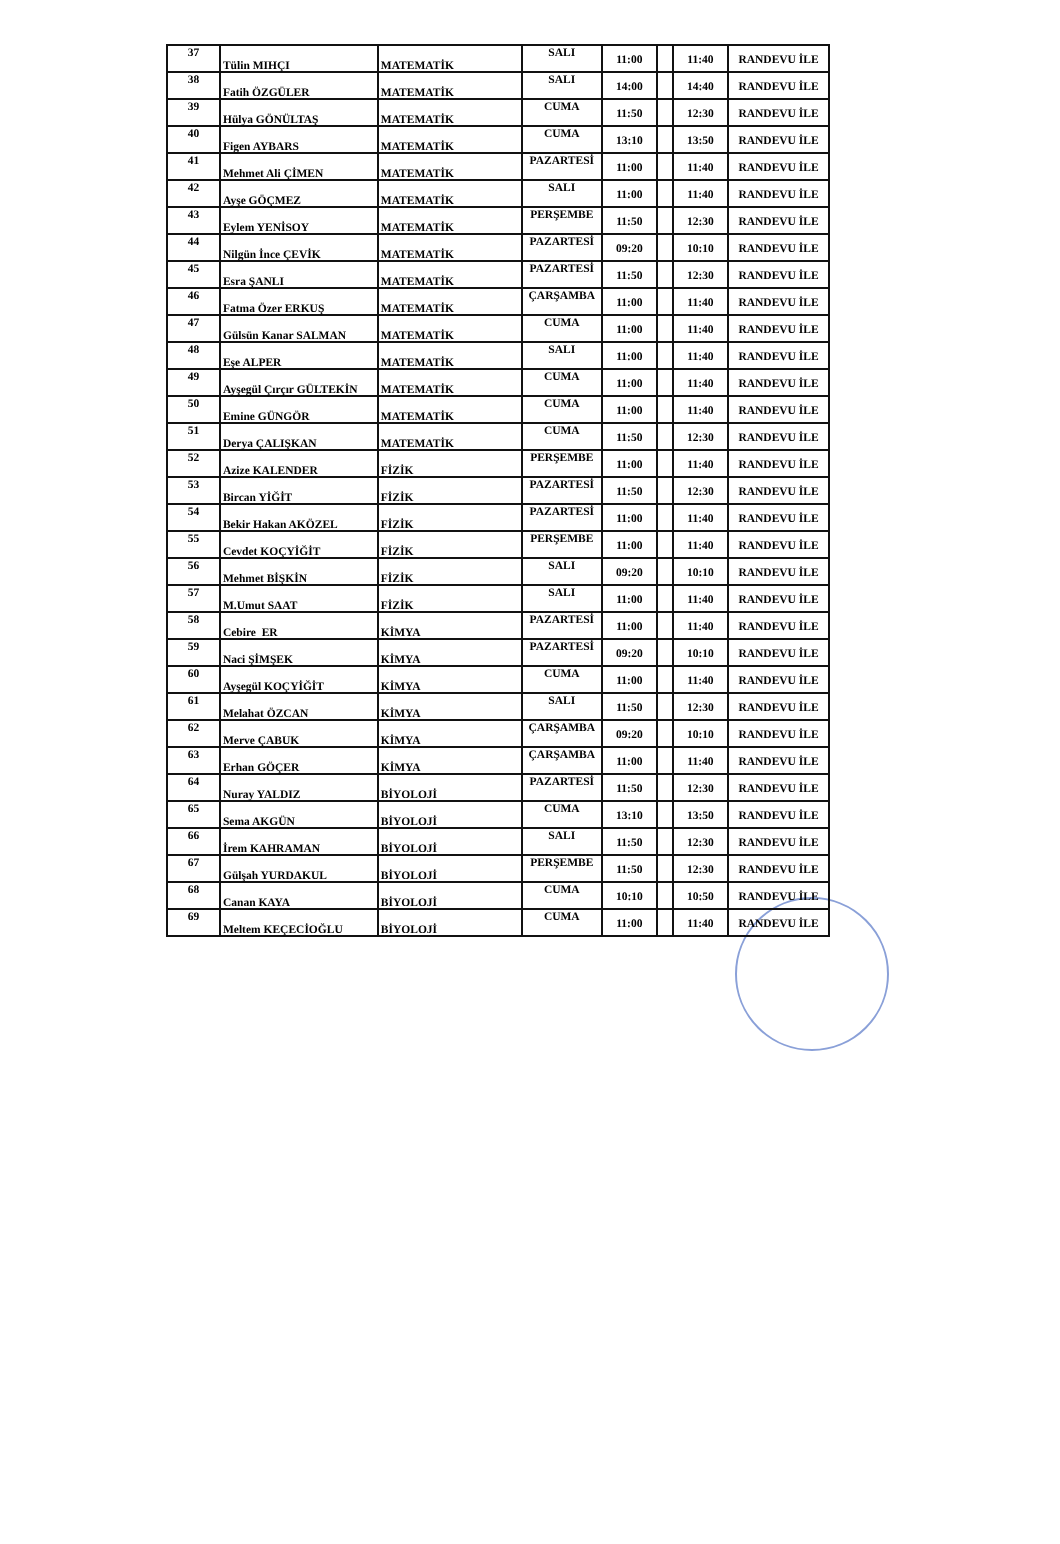| 37 | Tülin MIHÇI | MATEMATİK | SALI | 11:00 | | 11:40 | RANDEVU İLE |
| 38 | Fatih ÖZGÜLER | MATEMATİK | SALI | 14:00 | | 14:40 | RANDEVU İLE |
| 39 | Hülya GÖNÜLTAŞ | MATEMATİK | CUMA | 11:50 | | 12:30 | RANDEVU İLE |
| 40 | Figen AYBARS | MATEMATİK | CUMA | 13:10 | | 13:50 | RANDEVU İLE |
| 41 | Mehmet Ali ÇİMEN | MATEMATİK | PAZARTESİ | 11:00 | | 11:40 | RANDEVU İLE |
| 42 | Ayşe GÖÇMEZ | MATEMATİK | SALI | 11:00 | | 11:40 | RANDEVU İLE |
| 43 | Eylem YENİSOY | MATEMATİK | PERŞEMBE | 11:50 | | 12:30 | RANDEVU İLE |
| 44 | Nilgün İnce ÇEVİK | MATEMATİK | PAZARTESİ | 09:20 | | 10:10 | RANDEVU İLE |
| 45 | Esra ŞANLI | MATEMATİK | PAZARTESİ | 11:50 | | 12:30 | RANDEVU İLE |
| 46 | Fatma Özer ERKUŞ | MATEMATİK | ÇARŞAMBA | 11:00 | | 11:40 | RANDEVU İLE |
| 47 | Gülsün Kanar SALMAN | MATEMATİK | CUMA | 11:00 | | 11:40 | RANDEVU İLE |
| 48 | Eşe ALPER | MATEMATİK | SALI | 11:00 | | 11:40 | RANDEVU İLE |
| 49 | Ayşegül Çırçır GÜLTEKİN | MATEMATİK | CUMA | 11:00 | | 11:40 | RANDEVU İLE |
| 50 | Emine GÜNGÖR | MATEMATİK | CUMA | 11:00 | | 11:40 | RANDEVU İLE |
| 51 | Derya ÇALIŞKAN | MATEMATİK | CUMA | 11:50 | | 12:30 | RANDEVU İLE |
| 52 | Azize KALENDER | FİZİK | PERŞEMBE | 11:00 | | 11:40 | RANDEVU İLE |
| 53 | Bircan YİĞİT | FİZİK | PAZARTESİ | 11:50 | | 12:30 | RANDEVU İLE |
| 54 | Bekir Hakan AKÖZEL | FİZİK | PAZARTESİ | 11:00 | | 11:40 | RANDEVU İLE |
| 55 | Cevdet KOÇYİĞİT | FİZİK | PERŞEMBE | 11:00 | | 11:40 | RANDEVU İLE |
| 56 | Mehmet BİŞKİN | FİZİK | SALI | 09:20 | | 10:10 | RANDEVU İLE |
| 57 | M.Umut SAAT | FİZİK | SALI | 11:00 | | 11:40 | RANDEVU İLE |
| 58 | Cebire ER | KİMYA | PAZARTESİ | 11:00 | | 11:40 | RANDEVU İLE |
| 59 | Naci ŞİMŞEK | KİMYA | PAZARTESİ | 09:20 | | 10:10 | RANDEVU İLE |
| 60 | Ayşegül KOÇYİĞİT | KİMYA | CUMA | 11:00 | | 11:40 | RANDEVU İLE |
| 61 | Melahat ÖZCAN | KİMYA | SALI | 11:50 | | 12:30 | RANDEVU İLE |
| 62 | Merve ÇABUK | KİMYA | ÇARŞAMBA | 09:20 | | 10:10 | RANDEVU İLE |
| 63 | Erhan GÖÇER | KİMYA | ÇARŞAMBA | 11:00 | | 11:40 | RANDEVU İLE |
| 64 | Nuray YALDIZ | BİYOLOJİ | PAZARTESİ | 11:50 | | 12:30 | RANDEVU İLE |
| 65 | Sema AKGÜN | BİYOLOJİ | CUMA | 13:10 | | 13:50 | RANDEVU İLE |
| 66 | İrem KAHRAMAN | BİYOLOJİ | SALI | 11:50 | | 12:30 | RANDEVU İLE |
| 67 | Gülşah YURDAKUL | BİYOLOJİ | PERŞEMBE | 11:50 | | 12:30 | RANDEVU İLE |
| 68 | Canan KAYA | BİYOLOJİ | CUMA | 10:10 | | 10:50 | RANDEVU İLE |
| 69 | Meltem KEÇECİOĞLU | BİYOLOJİ | CUMA | 11:00 | | 11:40 | RANDEVU İLE |